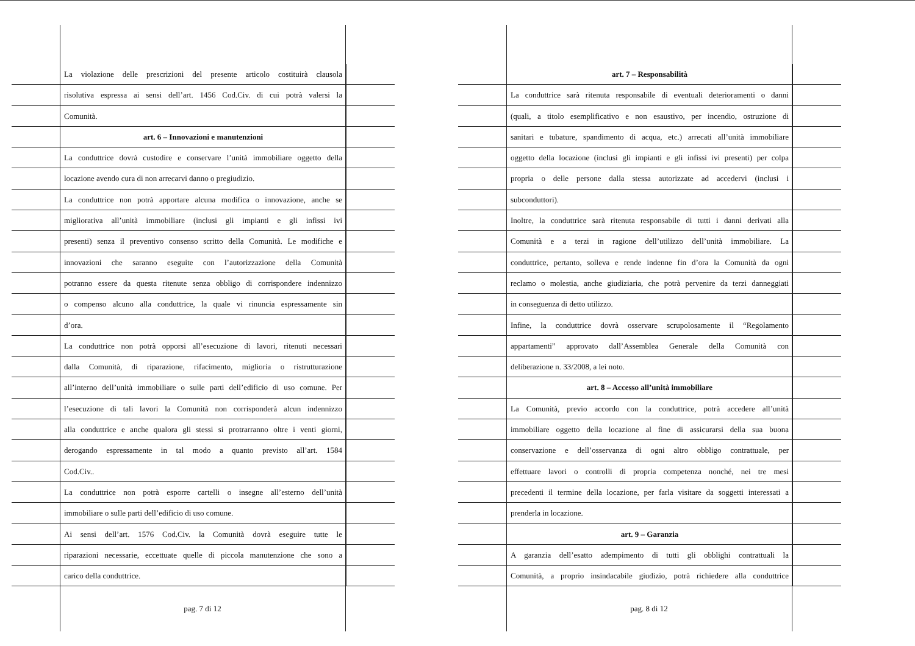La violazione delle prescrizioni del presente articolo costituirà clausola
risolutiva espressa ai sensi dell’art. 1456 Cod.Civ. di cui potrà valersi la
Comunità.
art. 6 – Innovazioni e manutenzioni
La conduttrice dovrà custodire e conservare l’unità immobiliare oggetto della
locazione avendo cura di non arrecarvi danno o pregiudizio.
La conduttrice non potrà apportare alcuna modifica o innovazione, anche se
migliorativa all’unità immobiliare (inclusi gli impianti e gli infissi ivi
presenti) senza il preventivo consenso scritto della Comunità. Le modifiche e
innovazioni che saranno eseguite con l’autorizzazione della Comunità
potranno essere da questa ritenute senza obbligo di corrispondere indennizzo
o compenso alcuno alla conduttrice, la quale vi rinuncia espressamente sin
d’ora.
La conduttrice non potrà opporsi all’esecuzione di lavori, ritenuti necessari
dalla Comunità, di riparazione, rifacimento, miglioria o ristrutturazione
all’interno dell’unità immobiliare o sulle parti dell’edificio di uso comune. Per
l’esecuzione di tali lavori la Comunità non corrisponderà alcun indennizzo
alla conduttrice e anche qualora gli stessi si protrarranno oltre i venti giorni,
derogando espressamente in tal modo a quanto previsto all’art. 1584
Cod.Civ..
La conduttrice non potrà esporre cartelli o insegne all’esterno dell’unità
immobiliare o sulle parti dell’edificio di uso comune.
Ai sensi dell’art. 1576 Cod.Civ. la Comunità dovrà eseguire tutte le
riparazioni necessarie, eccettuate quelle di piccola manutenzione che sono a
carico della conduttrice.
pag. 7 di 12
art. 7 – Responsabilità
La conduttrice sarà ritenuta responsabile di eventuali deterioramenti o danni
(quali, a titolo esemplificativo e non esaustivo, per incendio, ostruzione di
sanitari e tubature, spandimento di acqua, etc.) arrecati all’unità immobiliare
oggetto della locazione (inclusi gli impianti e gli infissi ivi presenti) per colpa
propria o delle persone dalla stessa autorizzate ad accedervi (inclusi i
subconduttori).
Inoltre, la conduttrice sarà ritenuta responsabile di tutti i danni derivati alla
Comunità e a terzi in ragione dell’utilizzo dell’unità immobiliare. La
conduttrice, pertanto, solleva e rende indenne fin d’ora la Comunità da ogni
reclamo o molestia, anche giudiziaria, che potrà pervenire da terzi danneggiati
in conseguenza di detto utilizzo.
Infine, la conduttrice dovrà osservare scrupolosamente il “Regolamento
appartamenti” approvato dall’Assemblea Generale della Comunità con
deliberazione n. 33/2008, a lei noto.
art. 8 – Accesso all’unità immobiliare
La Comunità, previo accordo con la conduttrice, potrà accedere all’unità
immobiliare oggetto della locazione al fine di assicurarsi della sua buona
conservazione e dell’osservanza di ogni altro obbligo contrattuale, per
effettuare lavori o controlli di propria competenza nonché, nei tre mesi
precedenti il termine della locazione, per farla visitare da soggetti interessati a
prenderla in locazione.
art. 9 – Garanzia
A garanzia dell’esatto adempimento di tutti gli obblighi contrattuali la
Comunità, a proprio insindacabile giudizio, potrà richiedere alla conduttrice
pag. 8 di 12